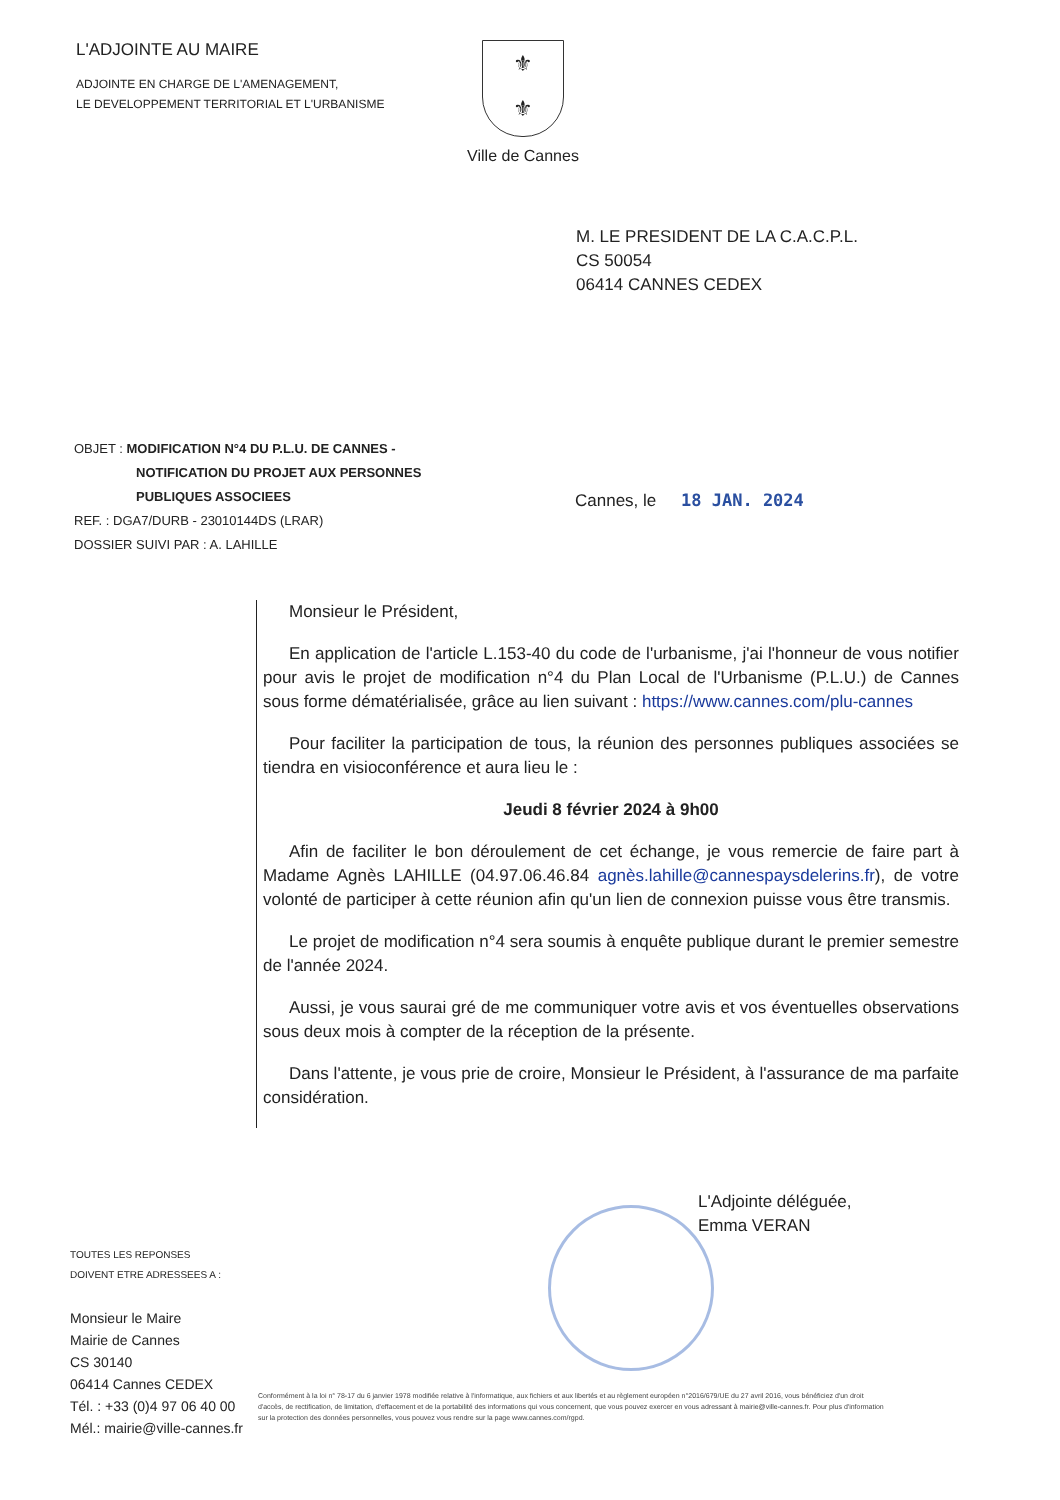L'ADJOINTE AU MAIRE
ADJOINTE EN CHARGE DE L'AMENAGEMENT,
LE DEVELOPPEMENT TERRITORIAL ET L'URBANISME
⚜
⚜
Ville de Cannes
M. LE PRESIDENT DE LA C.A.C.P.L.
CS 50054
06414 CANNES CEDEX
OBJET : MODIFICATION N°4 DU P.L.U. DE CANNES -
NOTIFICATION DU PROJET AUX PERSONNES
PUBLIQUES ASSOCIEES
REF. : DGA7/DURB - 23010144DS (LRAR)
DOSSIER SUIVI PAR : A. LAHILLE
Cannes, le 18 JAN. 2024
Monsieur le Président,
En application de l'article L.153-40 du code de l'urbanisme, j'ai l'honneur de vous notifier pour avis le projet de modification n°4 du Plan Local de l'Urbanisme (P.L.U.) de Cannes sous forme dématérialisée, grâce au lien suivant : https://www.cannes.com/plu-cannes
Pour faciliter la participation de tous, la réunion des personnes publiques associées se tiendra en visioconférence et aura lieu le :
Jeudi 8 février 2024 à 9h00
Afin de faciliter le bon déroulement de cet échange, je vous remercie de faire part à Madame Agnès LAHILLE (04.97.06.46.84 agnès.lahille@cannespaysdelerins.fr), de votre volonté de participer à cette réunion afin qu'un lien de connexion puisse vous être transmis.
Le projet de modification n°4 sera soumis à enquête publique durant le premier semestre de l'année 2024.
Aussi, je vous saurai gré de me communiquer votre avis et vos éventuelles observations sous deux mois à compter de la réception de la présente.
Dans l'attente, je vous prie de croire, Monsieur le Président, à l'assurance de ma parfaite considération.
L'Adjointe déléguée,
Emma VERAN
TOUTES LES REPONSES
DOIVENT ETRE ADRESSEES A :
Monsieur le Maire
Mairie de Cannes
CS 30140
06414 Cannes CEDEX
Tél. : +33 (0)4 97 06 40 00
Mél.: mairie@ville-cannes.fr
Conformément à la loi n° 78-17 du 6 janvier 1978 modifiée relative à l'informatique, aux fichiers et aux libertés et au règlement européen n°2016/679/UE du 27 avril 2016, vous bénéficiez d'un droit d'accès, de rectification, de limitation, d'effacement et de la portabilité des informations qui vous concernent, que vous pouvez exercer en vous adressant à mairie@ville-cannes.fr. Pour plus d'information sur la protection des données personnelles, vous pouvez vous rendre sur la page www.cannes.com/rgpd.